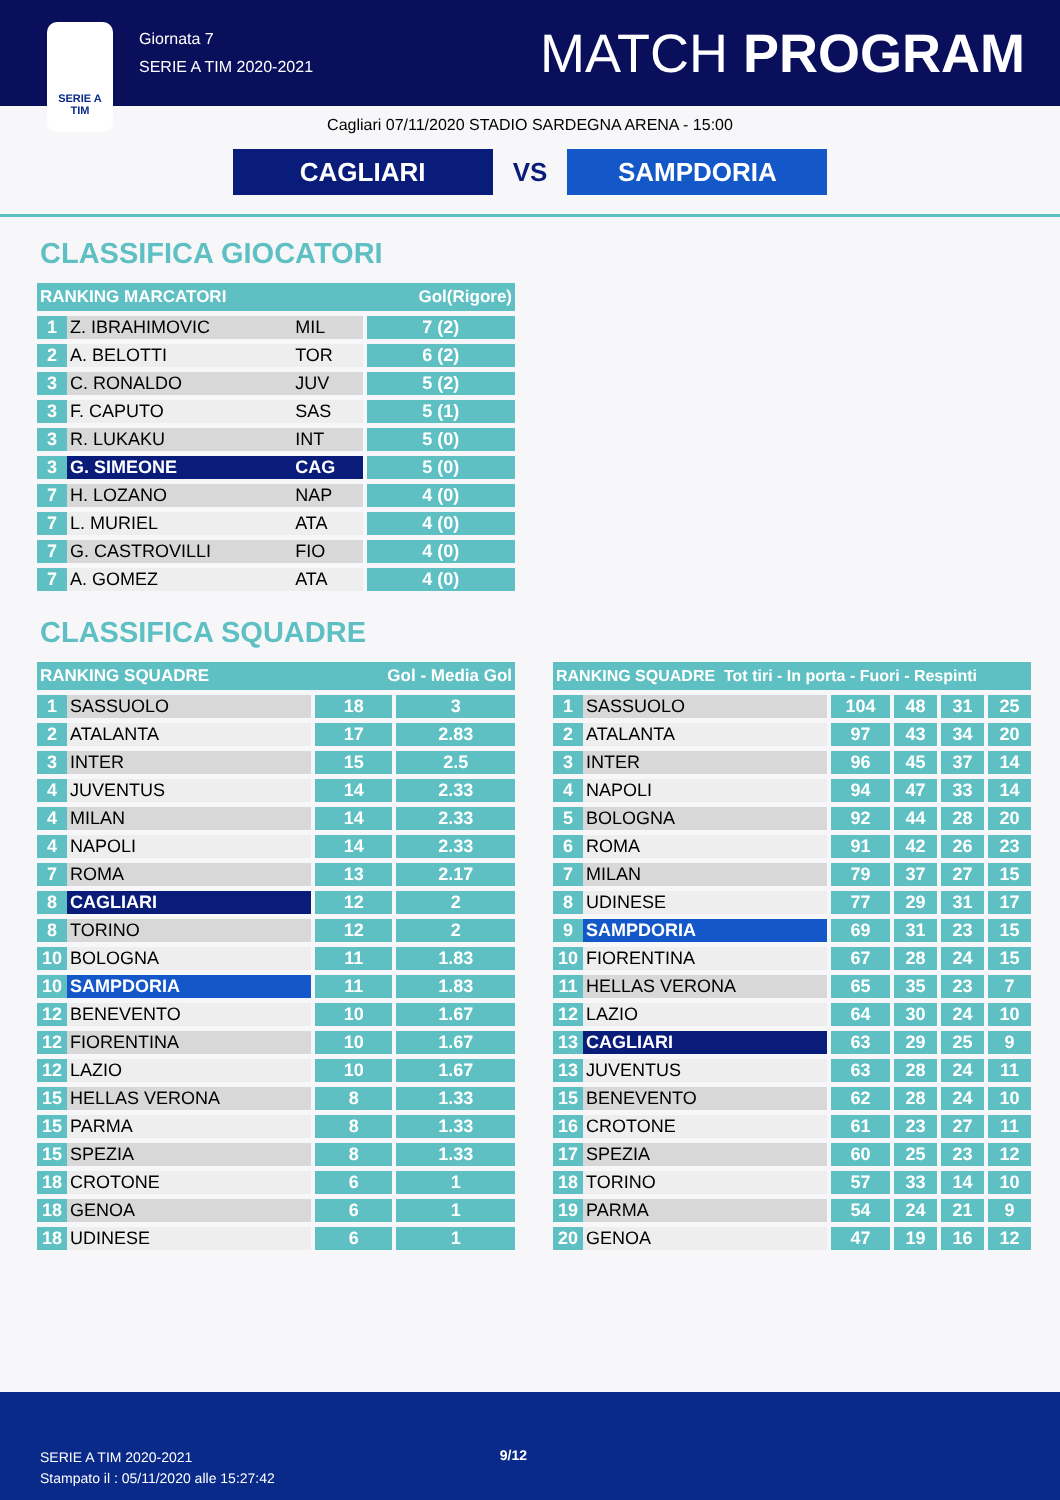SERIE A
TIM
Giornata 7
SERIE A TIM 2020-2021
MATCH PROGRAM
Cagliari 07/11/2020 STADIO SARDEGNA ARENA - 15:00
CAGLIARI
VS
SAMPDORIA
CLASSIFICA GIOCATORI
| RANKING MARCATORI | | | Gol(Rigore) |
| --- | --- | --- | --- |
| 1 | Z. IBRAHIMOVIC | MIL | 7 (2) |
| 2 | A. BELOTTI | TOR | 6 (2) |
| 3 | C. RONALDO | JUV | 5 (2) |
| 3 | F. CAPUTO | SAS | 5 (1) |
| 3 | R. LUKAKU | INT | 5 (0) |
| 3 | G. SIMEONE | CAG | 5 (0) |
| 7 | H. LOZANO | NAP | 4 (0) |
| 7 | L. MURIEL | ATA | 4 (0) |
| 7 | G. CASTROVILLI | FIO | 4 (0) |
| 7 | A. GOMEZ | ATA | 4 (0) |
CLASSIFICA SQUADRE
| RANKING SQUADRE | | Gol - Media Gol | |
| --- | --- | --- | --- |
| 1 | SASSUOLO | 18 | 3 |
| 2 | ATALANTA | 17 | 2.83 |
| 3 | INTER | 15 | 2.5 |
| 4 | JUVENTUS | 14 | 2.33 |
| 4 | MILAN | 14 | 2.33 |
| 4 | NAPOLI | 14 | 2.33 |
| 7 | ROMA | 13 | 2.17 |
| 8 | CAGLIARI | 12 | 2 |
| 8 | TORINO | 12 | 2 |
| 10 | BOLOGNA | 11 | 1.83 |
| 10 | SAMPDORIA | 11 | 1.83 |
| 12 | BENEVENTO | 10 | 1.67 |
| 12 | FIORENTINA | 10 | 1.67 |
| 12 | LAZIO | 10 | 1.67 |
| 15 | HELLAS VERONA | 8 | 1.33 |
| 15 | PARMA | 8 | 1.33 |
| 15 | SPEZIA | 8 | 1.33 |
| 18 | CROTONE | 6 | 1 |
| 18 | GENOA | 6 | 1 |
| 18 | UDINESE | 6 | 1 |
| RANKING SQUADRE Tot tiri - In porta - Fuori - Respinti | | | | | |
| --- | --- | --- | --- | --- | --- |
| 1 | SASSUOLO | 104 | 48 | 31 | 25 |
| 2 | ATALANTA | 97 | 43 | 34 | 20 |
| 3 | INTER | 96 | 45 | 37 | 14 |
| 4 | NAPOLI | 94 | 47 | 33 | 14 |
| 5 | BOLOGNA | 92 | 44 | 28 | 20 |
| 6 | ROMA | 91 | 42 | 26 | 23 |
| 7 | MILAN | 79 | 37 | 27 | 15 |
| 8 | UDINESE | 77 | 29 | 31 | 17 |
| 9 | SAMPDORIA | 69 | 31 | 23 | 15 |
| 10 | FIORENTINA | 67 | 28 | 24 | 15 |
| 11 | HELLAS VERONA | 65 | 35 | 23 | 7 |
| 12 | LAZIO | 64 | 30 | 24 | 10 |
| 13 | CAGLIARI | 63 | 29 | 25 | 9 |
| 13 | JUVENTUS | 63 | 28 | 24 | 11 |
| 15 | BENEVENTO | 62 | 28 | 24 | 10 |
| 16 | CROTONE | 61 | 23 | 27 | 11 |
| 17 | SPEZIA | 60 | 25 | 23 | 12 |
| 18 | TORINO | 57 | 33 | 14 | 10 |
| 19 | PARMA | 54 | 24 | 21 | 9 |
| 20 | GENOA | 47 | 19 | 16 | 12 |
SERIE A TIM 2020-2021
Stampato il : 05/11/2020 alle 15:27:42
9/12